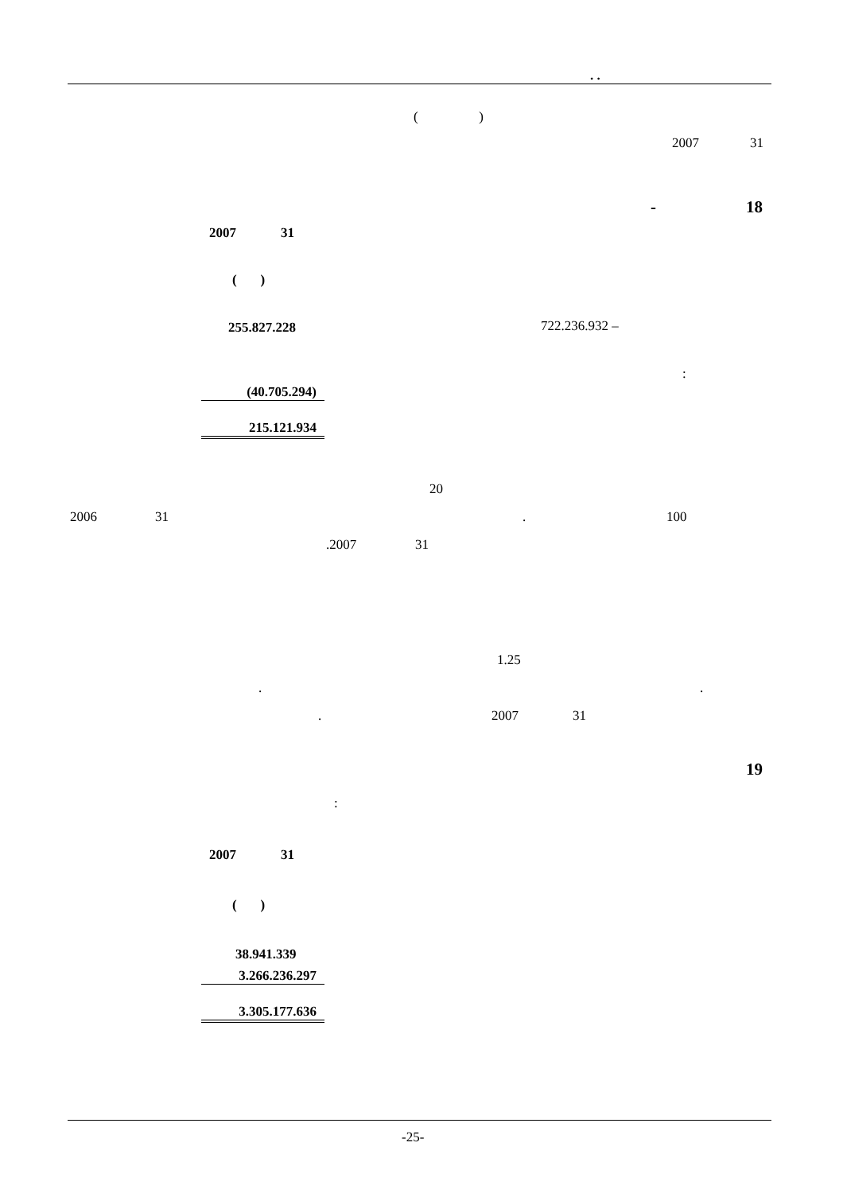. .
( )
2007 31
18
-
2007 31
( )
255.827.228 722.236.932 –
:
(40.705.294)
215.121.934
20
2006 31 . 100
.2007 31
1.25
. .
. 2007 31
19
:
2007 31
( )
38.941.339
3.266.236.297
3.305.177.636
-25-